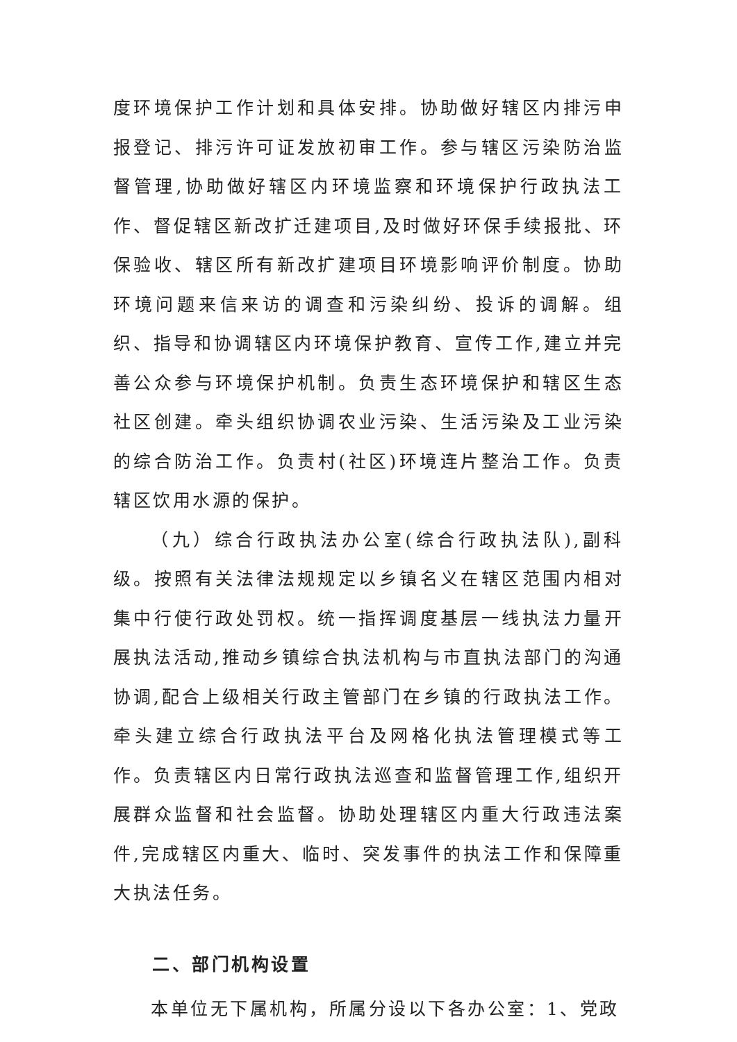度环境保护工作计划和具体安排。协助做好辖区内排污申报登记、排污许可证发放初审工作。参与辖区污染防治监督管理,协助做好辖区内环境监察和环境保护行政执法工作、督促辖区新改扩迁建项目,及时做好环保手续报批、环保验收、辖区所有新改扩建项目环境影响评价制度。协助环境问题来信来访的调查和污染纠纷、投诉的调解。组织、指导和协调辖区内环境保护教育、宣传工作,建立并完善公众参与环境保护机制。负责生态环境保护和辖区生态社区创建。牵头组织协调农业污染、生活污染及工业污染的综合防治工作。负责村(社区)环境连片整治工作。负责辖区饮用水源的保护。
（九）综合行政执法办公室(综合行政执法队),副科级。按照有关法律法规规定以乡镇名义在辖区范围内相对集中行使行政处罚权。统一指挥调度基层一线执法力量开展执法活动,推动乡镇综合执法机构与市直执法部门的沟通协调,配合上级相关行政主管部门在乡镇的行政执法工作。牵头建立综合行政执法平台及网格化执法管理模式等工作。负责辖区内日常行政执法巡查和监督管理工作,组织开展群众监督和社会监督。协助处理辖区内重大行政违法案件,完成辖区内重大、临时、突发事件的执法工作和保障重大执法任务。
二、部门机构设置
本单位无下属机构，所属分设以下各办公室：1、党政